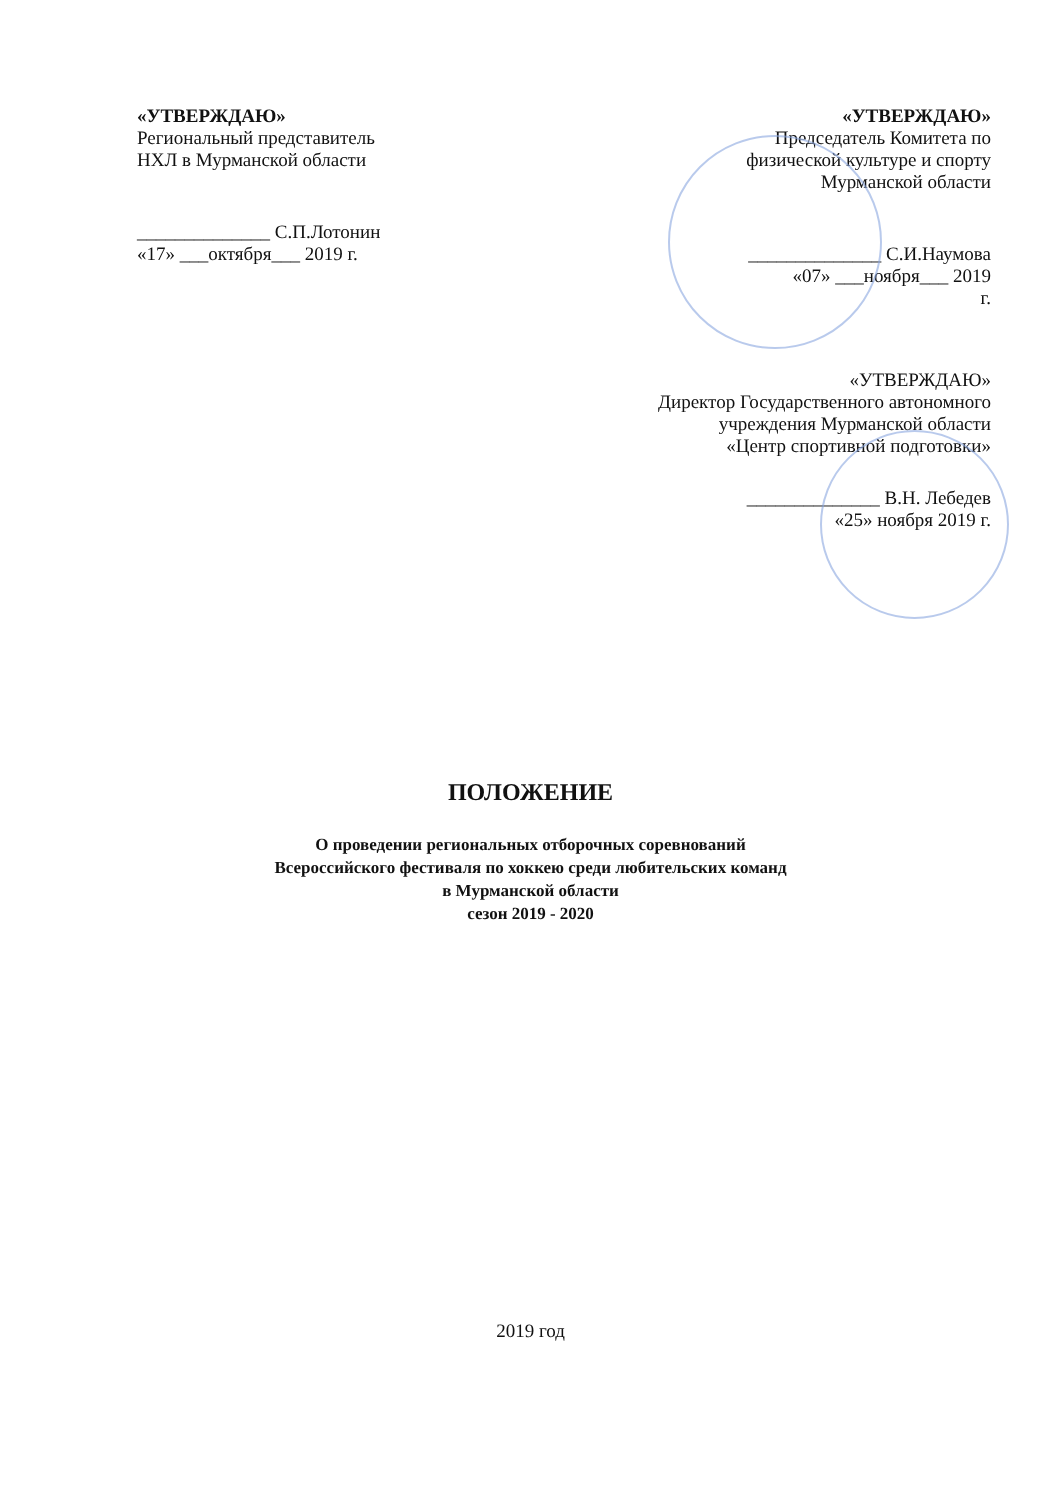«УТВЕРЖДАЮ»
Региональный представитель
НХЛ в Мурманской области
______________ С.П.Лотонин
«17» ___октября___ 2019 г.
«УТВЕРЖДАЮ»
Председатель Комитета по
физической культуре и спорту
Мурманской области
______________ С.И.Наумова
«07» ___ноября___ 2019
г.
«УТВЕРЖДАЮ»
Директор Государственного автономного
учреждения Мурманской области
«Центр спортивной подготовки»
______________ В.Н. Лебедев
«25» ноября 2019 г.
ПОЛОЖЕНИЕ
О проведении региональных отборочных соревнований
Всероссийского фестиваля по хоккею среди любительских команд
в Мурманской области
сезон 2019 - 2020
2019 год